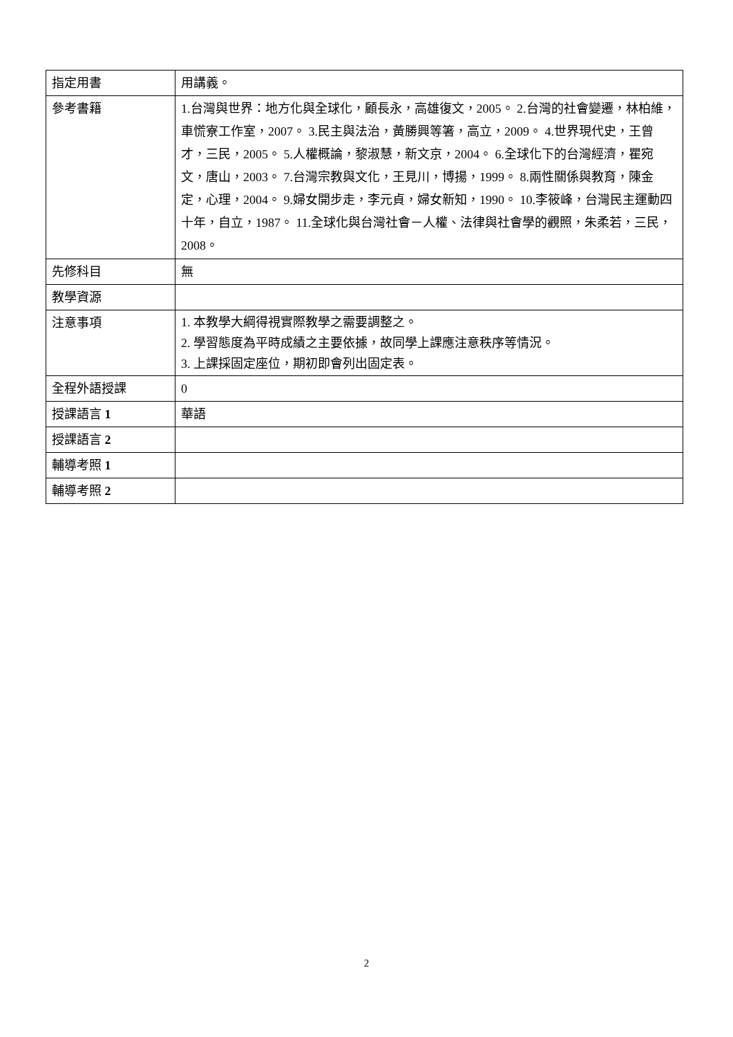| 指定用書 | 用講義。 |
| 參考書籍 | 1.台灣與世界：地方化與全球化，顧長永，高雄復文，2005。 2.台灣的社會變遷，林柏維，車慌寮工作室，2007。 3.民主與法治，黃勝興等箸，高立，2009。 4.世界現代史，王曾才，三民，2005。 5.人權概論，黎淑慧，新文京，2004。 6.全球化下的台灣經濟，瞿宛文，唐山，2003。 7.台灣宗教與文化，王見川，博揚，1999。 8.兩性關係與教育，陳金定，心理，2004。 9.婦女開步走，李元貞，婦女新知，1990。 10.李筱峰，台灣民主運動四十年，自立，1987。 11.全球化與台灣社會－人權、法律與社會學的觀照，朱柔若，三民，2008。 |
| 先修科目 | 無 |
| 教學資源 | |
| 注意事項 | 1. 本教學大綱得視實際教學之需要調整之。 2. 學習態度為平時成績之主要依據，故同學上課應注意秩序等情況。 3. 上課採固定座位，期初即會列出固定表。 |
| 全程外語授課 | 0 |
| 授課語言 1 | 華語 |
| 授課語言 2 | |
| 輔導考照 1 | |
| 輔導考照 2 | |
2